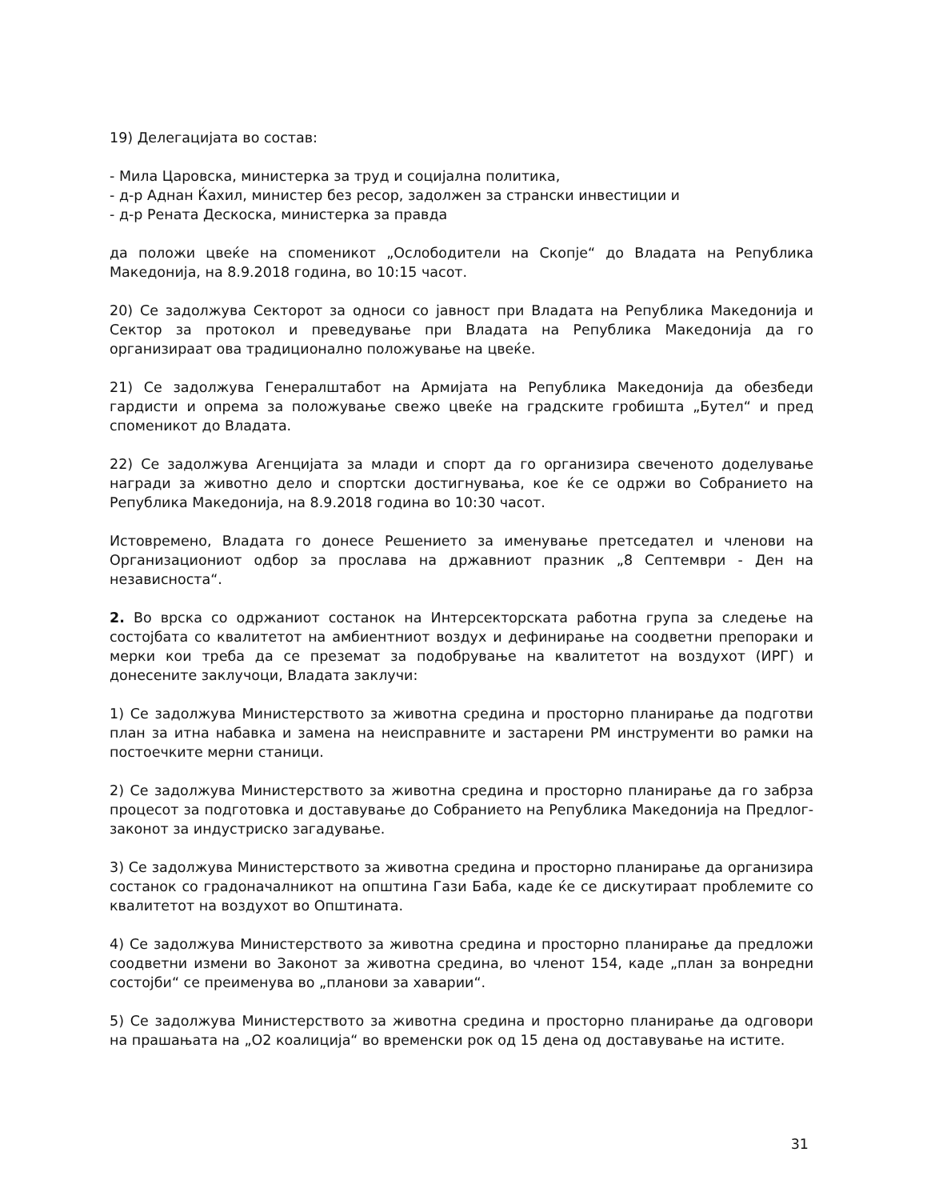19) Делегацијата во состав:
- Мила Царовска, министерка за труд и социјална политика,
- д-р Аднан Ќахил, министер без ресор, задолжен за странски инвестиции и
- д-р Рената Дескоска, министерка за правда
да положи цвеќе на споменикот „Ослободители на Скопје“ до Владата на Република Македонија, на 8.9.2018 година, во 10:15 часот.
20) Се задолжува Секторот за односи со јавност при Владата на Република Македонија и Сектор за протокол и преведување при Владата на Република Македонија да го организираат ова традиционално положување на цвеќе.
21) Се задолжува Генералштабот на Армијата на Република Македонија да обезбеди гардисти и опрема за положување свежо цвеќе на градските гробишта „Бутел“ и пред споменикот до Владата.
22) Се задолжува Агенцијата за млади и спорт да го организира свеченото доделување награди за животно дело и спортски достигнувања, кое ќе се одржи во Собранието на Република Македонија, на 8.9.2018 година во 10:30 часот.
Истовремено, Владата го донесе Решението за именување претседател и членови на Организациониот одбор за прослава на државниот празник „8 Септември - Ден на независноста“.
2. Во врска со одржаниот состанок на Интерсекторската работна група за следење на состојбата со квалитетот на амбиентниот воздух и дефинирање на соодветни препораки и мерки кои треба да се преземат за подобрување на квалитетот на воздухот (ИРГ) и донесените заклучоци, Владата заклучи:
1) Се задолжува Министерството за животна средина и просторно планирање да подготви план за итна набавка и замена на неисправните и застарени PM инструменти во рамки на постоечките мерни станици.
2) Се задолжува Министерството за животна средина и просторно планирање да го забрза процесот за подготовка и доставување до Собранието на Република Македонија на Предлог-законот за индустриско загадување.
3) Се задолжува Министерството за животна средина и просторно планирање да организира состанок со градоначалникот на општина Гази Баба, каде ќе се дискутираат проблемите со квалитетот на воздухот во Општината.
4) Се задолжува Министерството за животна средина и просторно планирање да предложи соодветни измени во Законот за животна средина, во членот 154, каде „план за вонредни состојби“ се преименува во „планови за хаварии“.
5) Се задолжува Министерството за животна средина и просторно планирање да одговори на прашањата на „О2 коалиција“ во временски рок од 15 дена од доставување на истите.
31